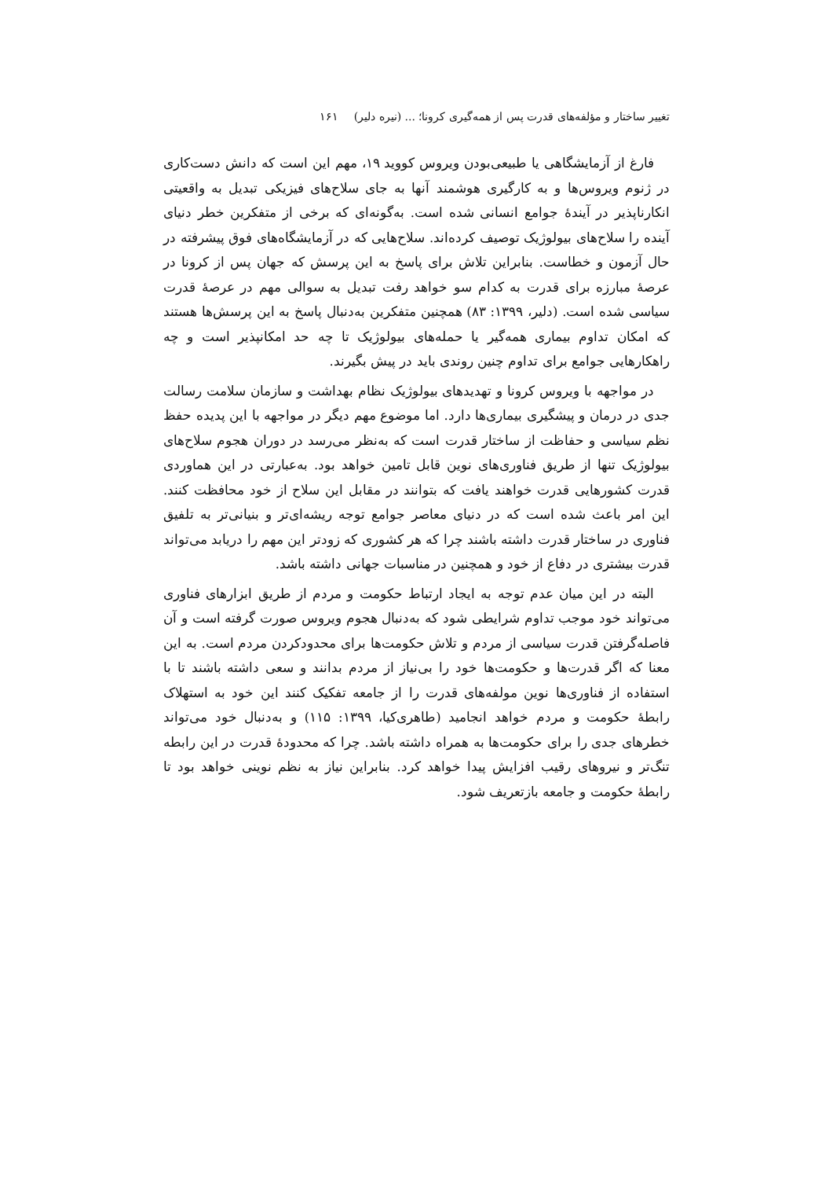تغییر ساختار و مؤلفه‌های قدرت پس از همه‌گیری کرونا؛ ... (نیره دلیر) ۱۶۱
فارغ از آزمایشگاهی یا طبیعی‌بودن ویروس کووید ۱۹، مهم این است که دانش دست‌کاری در ژنوم ویروس‌ها و به کارگیری هوشمند آنها به جای سلاح‌های فیزیکی تبدیل به واقعیتی انکارناپذیر در آیندهٔ جوامع انسانی شده است. به‌گونه‌ای که برخی از متفکرین خطر دنیای آینده را سلاح‌های بیولوژیک توصیف کرده‌اند. سلاح‌هایی که در آزمایشگاه‌های فوق پیشرفته در حال آزمون و خطاست. بنابراین تلاش برای پاسخ به این پرسش که جهان پس از کرونا در عرصهٔ مبارزه برای قدرت به کدام سو خواهد رفت تبدیل به سوالی مهم در عرصهٔ قدرت سیاسی شده است. (دلیر، ۱۳۹۹: ۸۳) همچنین متفکرین به‌دنبال پاسخ به این پرسش‌ها هستند که امکان تداوم بیماری همه‌گیر یا حمله‌های بیولوژیک تا چه حد امکانپذیر است و چه راهکارهایی جوامع برای تداوم چنین روندی باید در پیش بگیرند.
در مواجهه با ویروس کرونا و تهدیدهای بیولوژیک نظام بهداشت و سازمان سلامت رسالت جدی در درمان و پیشگیری بیماری‌ها دارد. اما موضوع مهم دیگر در مواجهه با این پدیده حفظ نظم سیاسی و حفاظت از ساختار قدرت است که به‌نظر می‌رسد در دوران هجوم سلاح‌های بیولوژیک تنها از طریق فناوری‌های نوین قابل تامین خواهد بود. به‌عبارتی در این هماوردی قدرت کشورهایی قدرت خواهند یافت که بتوانند در مقابل این سلاح از خود محافظت کنند. این امر باعث شده است که در دنیای معاصر جوامع توجه ریشه‌ای‌تر و بنیانی‌تر به تلفیق فناوری در ساختار قدرت داشته باشند چرا که هر کشوری که زودتر این مهم را دریابد می‌تواند قدرت بیشتری در دفاع از خود و همچنین در مناسبات جهانی داشته باشد.
البته در این میان عدم توجه به ایجاد ارتباط حکومت و مردم از طریق ابزارهای فناوری می‌تواند خود موجب تداوم شرایطی شود که به‌دنبال هجوم ویروس صورت گرفته است و آن فاصله‌گرفتن قدرت سیاسی از مردم و تلاش حکومت‌ها برای محدودکردن مردم است. به این معنا که اگر قدرت‌ها و حکومت‌ها خود را بی‌نیاز از مردم بدانند و سعی داشته باشند تا با استفاده از فناوری‌ها نوین مولفه‌های قدرت را از جامعه تفکیک کنند این خود به استهلاک رابطهٔ حکومت و مردم خواهد انجامید (طاهری‌کیا، ۱۳۹۹: ۱۱۵) و به‌دنبال خود می‌تواند خطرهای جدی را برای حکومت‌ها به همراه داشته باشد. چرا که محدودهٔ قدرت در این رابطه تنگ‌تر و نیروهای رقیب افزایش پیدا خواهد کرد. بنابراین نیاز به نظم نوینی خواهد بود تا رابطهٔ حکومت و جامعه بازتعریف شود.